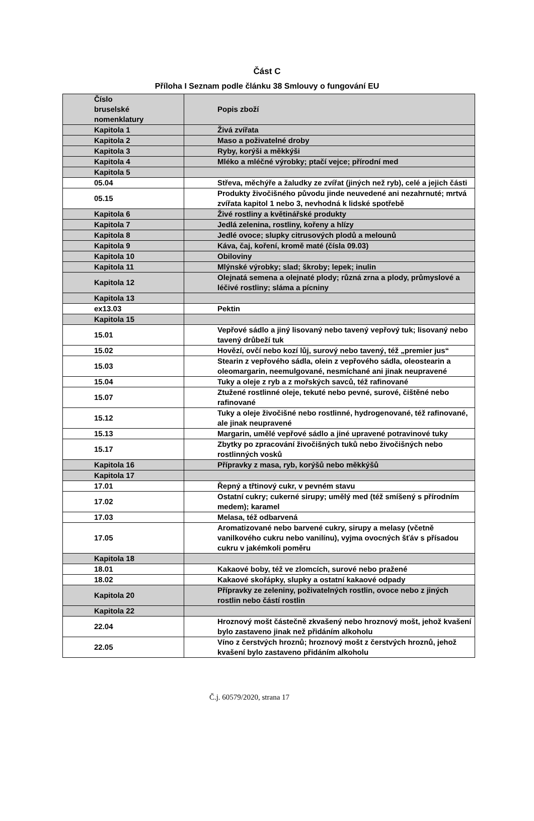Část C
Příloha I Seznam podle článku 38 Smlouvy o fungování EU
| Číslo bruselské nomenklatury | Popis zboží |
| Kapitola 1 | Živá zvířata |
| Kapitola 2 | Maso a poživatelné droby |
| Kapitola 3 | Ryby, korýši a měkkýši |
| Kapitola 4 | Mléko a mléčné výrobky; ptačí vejce; přírodní med |
| Kapitola 5 | |
| 05.04 | Střeva, měchýře a žaludky ze zvířat (jiných než ryb), celé a jejich části |
| 05.15 | Produkty živočišného původu jinde neuvedené ani nezahrnuté; mrtvá zvířata kapitol 1 nebo 3, nevhodná k lidské spotřebě |
| Kapitola 6 | Živé rostliny a květinářské produkty |
| Kapitola 7 | Jedlá zelenina, rostliny, kořeny a hlízy |
| Kapitola 8 | Jedlé ovoce; slupky citrusových plodů a melounů |
| Kapitola 9 | Káva, čaj, koření, kromě maté (čísla 09.03) |
| Kapitola 10 | Obiloviny |
| Kapitola 11 | Mlýnské výrobky; slad; škroby; lepek; inulin |
| Kapitola 12 | Olejnatá semena a olejnaté plody; různá zrna a plody, průmyslové a léčivé rostliny; sláma a pícniny |
| Kapitola 13 | |
| ex13.03 | Pektin |
| Kapitola 15 | |
| 15.01 | Vepřové sádlo a jiný lisovaný nebo tavený vepřový tuk; lisovaný nebo tavený drůbeží tuk |
| 15.02 | Hovězí, ovčí nebo kozí lůj, surový nebo tavený, též „premier jus“ |
| 15.03 | Stearin z vepřového sádla, olein z vepřového sádla, oleostearin a oleomargarin, neemulgované, nesmíchané ani jinak neupravené |
| 15.04 | Tuky a oleje z ryb a z mořských savců, též rafinované |
| 15.07 | Ztužené rostlinné oleje, tekuté nebo pevné, surové, čištěné nebo rafinované |
| 15.12 | Tuky a oleje živočišné nebo rostlinné, hydrogenované, též rafinované, ale jinak neupravené |
| 15.13 | Margarin, umělé vepřové sádlo a jiné upravené potravinové tuky |
| 15.17 | Zbytky po zpracování živočišných tuků nebo živočišných nebo rostlinných vosků |
| Kapitola 16 | Přípravky z masa, ryb, korýšů nebo měkkýšů |
| Kapitola 17 | |
| 17.01 | Řepný a třtinový cukr, v pevném stavu |
| 17.02 | Ostatní cukry; cukerné sirupy; umělý med (též smíšený s přírodním medem); karamel |
| 17.03 | Melasa, též odbarvená |
| 17.05 | Aromatizované nebo barvené cukry, sirupy a melasy (včetně vanilkového cukru nebo vanilínu), vyjma ovocných šťáv s přísadou cukru v jakémkoli poměru |
| Kapitola 18 | |
| 18.01 | Kakaové boby, též ve zlomcích, surové nebo pražené |
| 18.02 | Kakaové skořápky, slupky a ostatní kakaové odpady |
| Kapitola 20 | Přípravky ze zeleniny, poživatelných rostlin, ovoce nebo z jiných rostlin nebo částí rostlin |
| Kapitola 22 | |
| 22.04 | Hroznový mošt částečně zkvašený nebo hroznový mošt, jehož kvašení bylo zastaveno jinak než přidáním alkoholu |
| 22.05 | Víno z čerstvých hroznů; hroznový mošt z čerstvých hroznů, jehož kvašení bylo zastaveno přidáním alkoholu |
Č.j. 60579/2020, strana 17